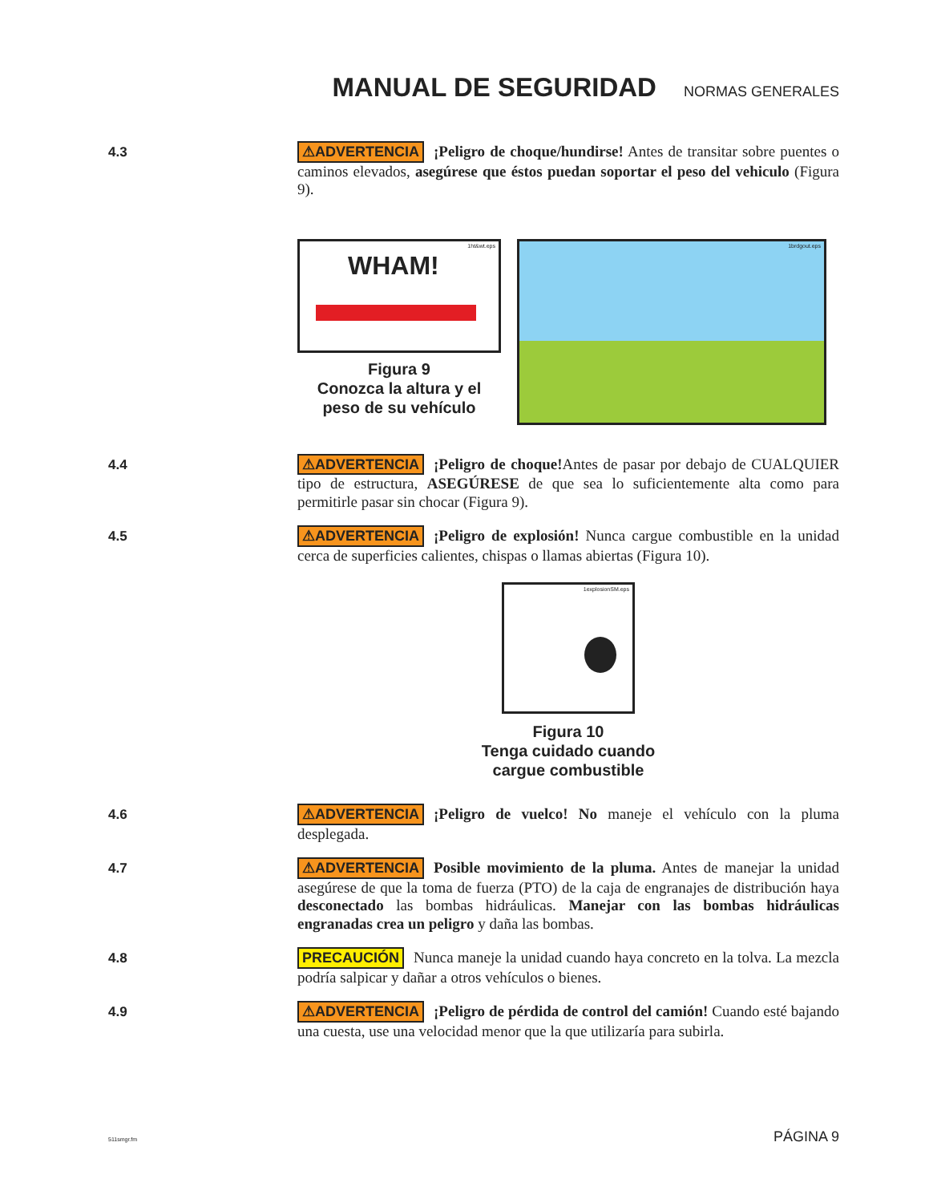MANUAL DE SEGURIDAD
NORMAS GENERALES
4.3
⚠ADVERTENCIA ¡Peligro de choque/hundirse! Antes de transitar sobre puentes o caminos elevados, asegúrese que éstos puedan soportar el peso del vehiculo (Figura 9).
1ht&wt.eps
WHAM!
Figura 9
Conozca la altura y el
peso de su vehículo
1brdgout.eps
4.4
⚠ADVERTENCIA ¡Peligro de choque!Antes de pasar por debajo de CUALQUIER tipo de estructura, ASEGÚRESE de que sea lo suficientemente alta como para permitirle pasar sin chocar (Figura 9).
4.5
⚠ADVERTENCIA ¡Peligro de explosión! Nunca cargue combustible en la unidad cerca de superficies calientes, chispas o llamas abiertas (Figura 10).
1explosionSM.eps
Figura 10
Tenga cuidado cuando
cargue combustible
4.6
⚠ADVERTENCIA ¡Peligro de vuelco! No maneje el vehículo con la pluma desplegada.
4.7
⚠ADVERTENCIA Posible movimiento de la pluma. Antes de manejar la unidad asegúrese de que la toma de fuerza (PTO) de la caja de engranajes de distribución haya desconectado las bombas hidráulicas. Manejar con las bombas hidráulicas engranadas crea un peligro y daña las bombas.
4.8
PRECAUCIÓN Nunca maneje la unidad cuando haya concreto en la tolva. La mezcla podría salpicar y dañar a otros vehículos o bienes.
4.9
⚠ADVERTENCIA ¡Peligro de pérdida de control del camión! Cuando esté bajando una cuesta, use una velocidad menor que la que utilizaría para subirla.
511smgr.fm PÁGINA 9